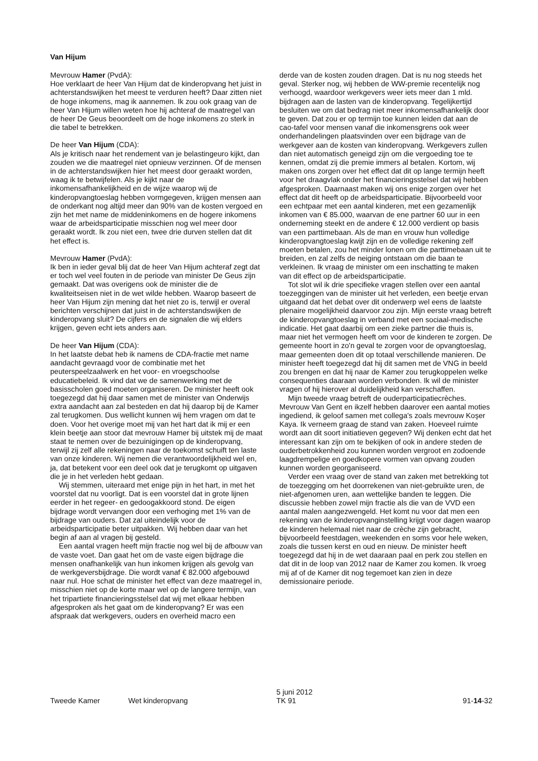Van Hijum
Mevrouw Hamer (PvdA):
Hoe verklaart de heer Van Hijum dat de kinderopvang het juist in achterstandswijken het meest te verduren heeft? Daar zitten niet de hoge inkomens, mag ik aannemen. Ik zou ook graag van de heer Van Hijum willen weten hoe hij achteraf de maatregel van de heer De Geus beoordeelt om de hoge inkomens zo sterk in die tabel te betrekken.
De heer Van Hijum (CDA):
Als je kritisch naar het rendement van je belastingeuro kijkt, dan zouden we die maatregel niet opnieuw verzinnen. Of de mensen in de achterstandswijken hier het meest door geraakt worden, waag ik te betwijfelen. Als je kijkt naar de inkomensafhankelijkheid en de wijze waarop wij de kinderopvangtoeslag hebben vormgegeven, krijgen mensen aan de onderkant nog altijd meer dan 90% van de kosten vergoed en zijn het met name de middeninkomens en de hogere inkomens waar de arbeidsparticipatie misschien nog wel meer door geraakt wordt. Ik zou niet een, twee drie durven stellen dat dit het effect is.
Mevrouw Hamer (PvdA):
Ik ben in ieder geval blij dat de heer Van Hijum achteraf zegt dat er toch wel veel fouten in de periode van minister De Geus zijn gemaakt. Dat was overigens ook de minister die de kwaliteitseisen niet in de wet wilde hebben. Waarop baseert de heer Van Hijum zijn mening dat het niet zo is, terwijl er overal berichten verschijnen dat juist in de achterstandswijken de kinderopvang sluit? De cijfers en de signalen die wij elders krijgen, geven echt iets anders aan.
De heer Van Hijum (CDA):
In het laatste debat heb ik namens de CDA-fractie met name aandacht gevraagd voor de combinatie met het peuterspeelzaalwerk en het voor- en vroegschoolse educatiebeleid. Ik vind dat we de samenwerking met de basisscholen goed moeten organiseren. De minister heeft ook toegezegd dat hij daar samen met de minister van Onderwijs extra aandacht aan zal besteden en dat hij daarop bij de Kamer zal terugkomen. Dus wellicht kunnen wij hem vragen om dat te doen. Voor het overige moet mij van het hart dat ik mij er een klein beetje aan stoor dat mevrouw Hamer bij uitstek mij de maat staat te nemen over de bezuinigingen op de kinderopvang, terwijl zij zelf alle rekeningen naar de toekomst schuift ten laste van onze kinderen. Wij nemen die verantwoordelijkheid wel en, ja, dat betekent voor een deel ook dat je terugkomt op uitgaven die je in het verleden hebt gedaan.
Wij stemmen, uiteraard met enige pijn in het hart, in met het voorstel dat nu voorligt. Dat is een voorstel dat in grote lijnen eerder in het regeer- en gedoogakkoord stond. De eigen bijdrage wordt vervangen door een verhoging met 1% van de bijdrage van ouders. Dat zal uiteindelijk voor de arbeidsparticipatie beter uitpakken. Wij hebben daar van het begin af aan al vragen bij gesteld.
Een aantal vragen heeft mijn fractie nog wel bij de afbouw van de vaste voet. Dan gaat het om de vaste eigen bijdrage die mensen onafhankelijk van hun inkomen krijgen als gevolg van de werkgeversbijdrage. Die wordt vanaf € 82.000 afgebouwd naar nul. Hoe schat de minister het effect van deze maatregel in, misschien niet op de korte maar wel op de langere termijn, van het tripartiete financieringsstelsel dat wij met elkaar hebben afgesproken als het gaat om de kinderopvang? Er was een afspraak dat werkgevers, ouders en overheid macro een
derde van de kosten zouden dragen. Dat is nu nog steeds het geval. Sterker nog, wij hebben de WW-premie recentelijk nog verhoogd, waardoor werkgevers weer iets meer dan 1 mld. bijdragen aan de lasten van de kinderopvang. Tegelijkertijd besluiten we om dat bedrag niet meer inkomensafhankelijk door te geven. Dat zou er op termijn toe kunnen leiden dat aan de cao-tafel voor mensen vanaf die inkomensgrens ook weer onderhandelingen plaatsvinden over een bijdrage van de werkgever aan de kosten van kinderopvang. Werkgevers zullen dan niet automatisch geneigd zijn om die vergoeding toe te kennen, omdat zij die premie immers al betalen. Kortom, wij maken ons zorgen over het effect dat dit op lange termijn heeft voor het draagvlak onder het financieringsstelsel dat wij hebben afgesproken. Daarnaast maken wij ons enige zorgen over het effect dat dit heeft op de arbeidsparticipatie. Bijvoorbeeld voor een echtpaar met een aantal kinderen, met een gezamenlijk inkomen van € 85.000, waarvan de ene partner 60 uur in een onderneming steekt en de andere € 12.000 verdient op basis van een parttimebaan. Als de man en vrouw hun volledige kinderopvangtoeslag kwijt zijn en de volledige rekening zelf moeten betalen, zou het minder lonen om die parttimebaan uit te breiden, en zal zelfs de neiging ontstaan om die baan te verkleinen. Ik vraag de minister om een inschatting te maken van dit effect op de arbeidsparticipatie.
Tot slot wil ik drie specifieke vragen stellen over een aantal toezeggingen van de minister uit het verleden, een beetje ervan uitgaand dat het debat over dit onderwerp wel eens de laatste plenaire mogelijkheid daarvoor zou zijn. Mijn eerste vraag betreft de kinderopvangtoeslag in verband met een sociaal-medische indicatie. Het gaat daarbij om een zieke partner die thuis is, maar niet het vermogen heeft om voor de kinderen te zorgen. De gemeente hoort in zo'n geval te zorgen voor de opvangtoeslag, maar gemeenten doen dit op totaal verschillende manieren. De minister heeft toegezegd dat hij dit samen met de VNG in beeld zou brengen en dat hij naar de Kamer zou terugkoppelen welke consequenties daaraan worden verbonden. Ik wil de minister vragen of hij hierover al duidelijkheid kan verschaffen.
Mijn tweede vraag betreft de ouderparticipatiecrèches. Mevrouw Van Gent en ikzelf hebben daarover een aantal moties ingediend, ik geloof samen met collega's zoals mevrouw Koşer Kaya. Ik verneem graag de stand van zaken. Hoeveel ruimte wordt aan dit soort initiatieven gegeven? Wij denken echt dat het interessant kan zijn om te bekijken of ook in andere steden de ouderbetrokkenheid zou kunnen worden vergroot en zodoende laagdrempelige en goedkopere vormen van opvang zouden kunnen worden georganiseerd.
Verder een vraag over de stand van zaken met betrekking tot de toezegging om het doorrekenen van niet-gebruikte uren, de niet-afgenomen uren, aan wettelijke banden te leggen. Die discussie hebben zowel mijn fractie als die van de VVD een aantal malen aangezwengeld. Het komt nu voor dat men een rekening van de kinderopvanginstelling krijgt voor dagen waarop de kinderen helemaal niet naar de crèche zijn gebracht, bijvoorbeeld feestdagen, weekenden en soms voor hele weken, zoals die tussen kerst en oud en nieuw. De minister heeft toegezegd dat hij in de wet daaraan paal en perk zou stellen en dat dit in de loop van 2012 naar de Kamer zou komen. Ik vroeg mij af of de Kamer dit nog tegemoet kan zien in deze demissionaire periode.
Tweede Kamer
Wet kinderopvang
5 juni 2012
TK 91
91-14-32